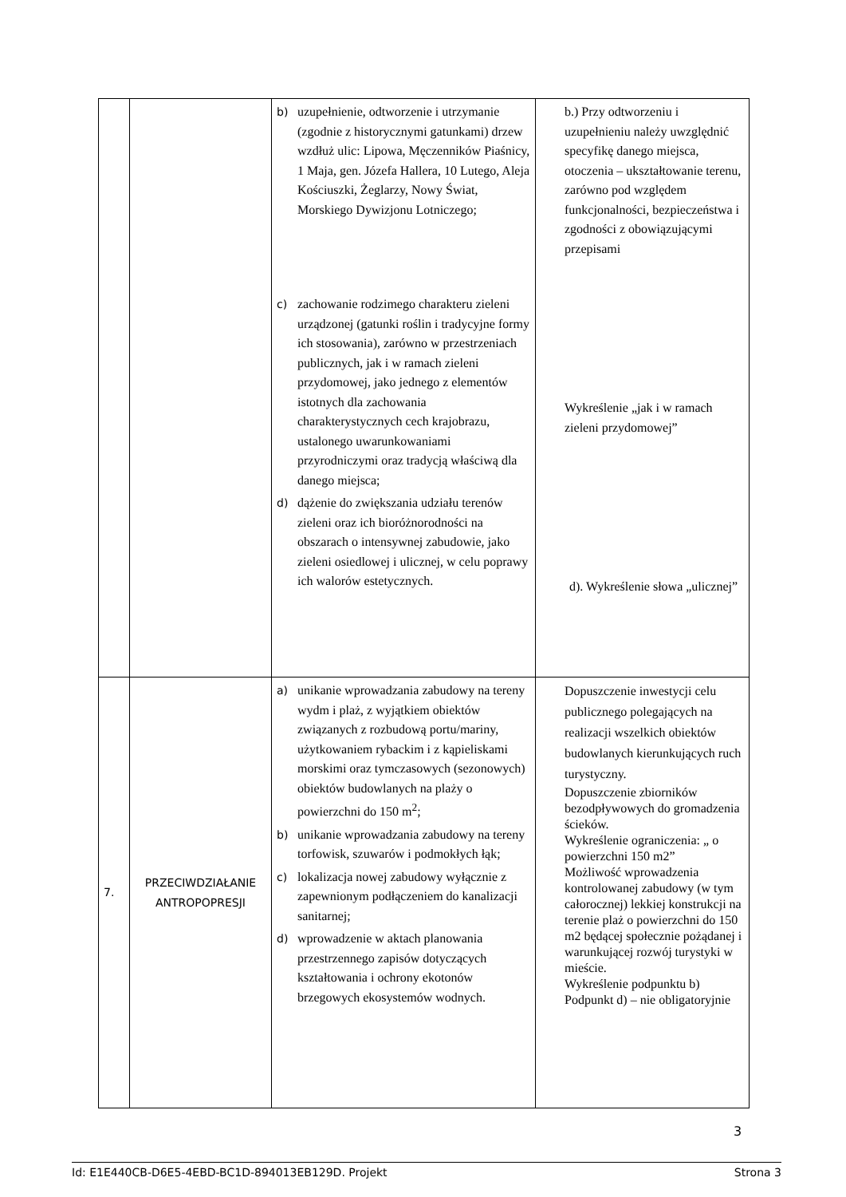| | | b) uzupełnienie, odtworzenie i utrzymanie (zgodnie z historycznymi gatunkami) drzew wzdłuż ulic: Lipowa, Męczenników Piaśnicy, 1 Maja, gen. Józefa Hallera, 10 Lutego, Aleja Kościuszki, Żeglarzy, Nowy Świat, Morskiego Dywizjonu Lotniczego; c) zachowanie rodzimego charakteru zieleni urządzonej (gatunki roślin i tradycyjne formy ich stosowania), zarówno w przestrzeniach publicznych, jak i w ramach zieleni przydomowej, jako jednego z elementów istotnych dla zachowania charakterystycznych cech krajobrazu, ustalonego uwarunkowaniami przyrodniczymi oraz tradycją właściwą dla danego miejsca; d) dążenie do zwiększania udziału terenów zieleni oraz ich bioróżnorodności na obszarach o intensywnej zabudowie, jako zieleni osiedlowej i ulicznej, w celu poprawy ich walorów estetycznych. | b.) Przy odtworzeniu i uzupełnieniu należy uwzględnić specyfikę danego miejsca, otoczenia – ukształtowanie terenu, zarówno pod względem funkcjonalności, bezpieczeństwa i zgodności z obowiązującymi przepisami Wykreślenie „jak i w ramach zieleni przydomowej” d). Wykreślenie słowa „ulicznej” |
| 7. | PRZECIWDZIAŁANIE ANTROPOPRESJI | a) unikanie wprowadzania zabudowy na tereny wydm i plaż, z wyjątkiem obiektów związanych z rozbudową portu/mariny, użytkowaniem rybackim i z kąpieliskami morskimi oraz tymczasowych (sezonowych) obiektów budowlanych na plaży o powierzchni do 150 m<sup>2</sup>; b) unikanie wprowadzania zabudowy na tereny torfowisk, szuwarów i podmokłych łąk; c) lokalizacja nowej zabudowy wyłącznie z zapewnionym podłączeniem do kanalizacji sanitarnej; d) wprowadzenie w aktach planowania przestrzennego zapisów dotyczących kształtowania i ochrony ekotonów brzegowych ekosystemów wodnych. | Dopuszczenie inwestycji celu publicznego polegających na realizacji wszelkich obiektów budowlanych kierunkujących ruch turystyczny. Dopuszczenie zbiorników bezodpływowych do gromadzenia ścieków. Wykreślenie ograniczenia: „ o powierzchni 150 m2” Możliwość wprowadzenia kontrolowanej zabudowy (w tym całorocznej) lekkiej konstrukcji na terenie plaż o powierzchni do 150 m2 będącej społecznie pożądanej i warunkującej rozwój turystyki w mieście. Wykreślenie podpunktu b) Podpunkt d) – nie obligatoryjnie |
3
Id: E1E440CB-D6E5-4EBD-BC1D-894013EB129D. Projekt Strona 3